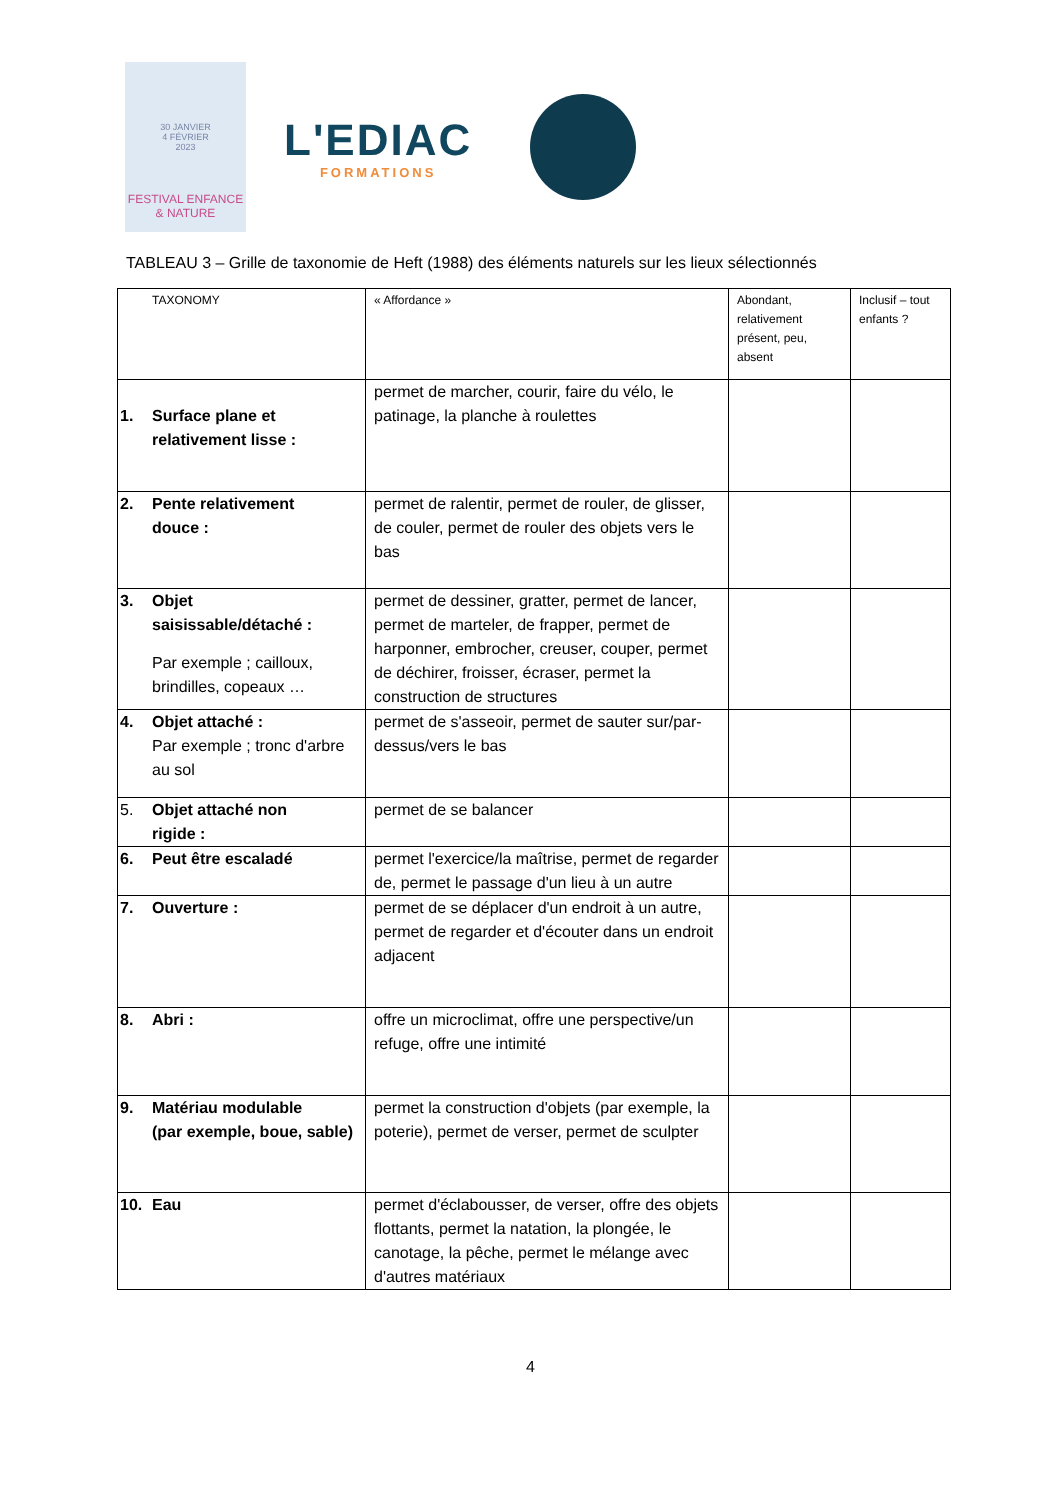30 JANVIER
4 FÉVRIER
2023
FESTIVAL ENFANCE & NATURE
L'EDIAC
FORMATIONS
TABLEAU 3 – Grille de taxonomie de Heft (1988) des éléments naturels sur les lieux sélectionnés
| TAXONOMY | « Affordance » | Abondant, relativement présent, peu, absent | Inclusif – tout enfants ? |
| 1. Surface plane et relativement lisse : | permet de marcher, courir, faire du vélo, le patinage, la planche à roulettes | | |
| 2. Pente relativement douce : | permet de ralentir, permet de rouler, de glisser, de couler, permet de rouler des objets vers le bas | | |
| 3. Objet saisissable/détaché : Par exemple ; cailloux, brindilles, copeaux … | permet de dessiner, gratter, permet de lancer, permet de marteler, de frapper, permet de harponner, embrocher, creuser, couper, permet de déchirer, froisser, écraser, permet la construction de structures | | |
| 4. Objet attaché : Par exemple ; tronc d'arbre au sol | permet de s'asseoir, permet de sauter sur/par-dessus/vers le bas | | |
| 5. Objet attaché non rigide : | permet de se balancer | | |
| 6. Peut être escaladé | permet l'exercice/la maîtrise, permet de regarder de, permet le passage d'un lieu à un autre | | |
| 7. Ouverture : | permet de se déplacer d'un endroit à un autre, permet de regarder et d'écouter dans un endroit adjacent | | |
| 8. Abri : | offre un microclimat, offre une perspective/un refuge, offre une intimité | | |
| 9. Matériau modulable (par exemple, boue, sable) | permet la construction d'objets (par exemple, la poterie), permet de verser, permet de sculpter | | |
| 10. Eau | permet d'éclabousser, de verser, offre des objets flottants, permet la natation, la plongée, le canotage, la pêche, permet le mélange avec d'autres matériaux | | |
4